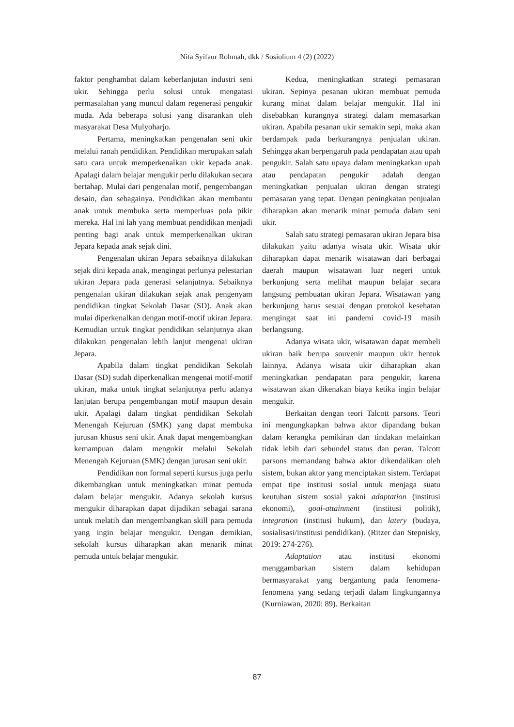Nita Syifaur Rohmah, dkk / Sosiolium 4 (2) (2022)
faktor penghambat dalam keberlanjutan industri seni ukir. Sehingga perlu solusi untuk mengatasi permasalahan yang muncul dalam regenerasi pengukir muda. Ada beberapa solusi yang disarankan oleh masyarakat Desa Mulyoharjo.
Pertama, meningkatkan pengenalan seni ukir melalui ranah pendidikan. Pendidikan merupakan salah satu cara untuk memperkenalkan ukir kepada anak. Apalagi dalam belajar mengukir perlu dilakukan secara bertahap. Mulai dari pengenalan motif, pengembangan desain, dan sebagainya. Pendidikan akan membantu anak untuk membuka serta memperluas pola pikir mereka. Hal ini lah yang membuat pendidikan menjadi penting bagi anak untuk memperkenalkan ukiran Jepara kepada anak sejak dini.
Pengenalan ukiran Jepara sebaiknya dilakukan sejak dini kepada anak, mengingat perlunya pelestarian ukiran Jepara pada generasi selanjutnya. Sebaiknya pengenalan ukiran dilakukan sejak anak pengenyam pendidikan tingkat Sekolah Dasar (SD). Anak akan mulai diperkenalkan dengan motif-motif ukiran Jepara. Kemudian untuk tingkat pendidikan selanjutnya akan dilakukan pengenalan lebih lanjut mengenai ukiran Jepara.
Apabila dalam tingkat pendidikan Sekolah Dasar (SD) sudah diperkenalkan mengenai motif-motif ukiran, maka untuk tingkat selanjutnya perlu adanya lanjutan berupa pengembangan motif maupun desain ukir. Apalagi dalam tingkat pendidikan Sekolah Menengah Kejuruan (SMK) yang dapat membuka jurusan khusus seni ukir. Anak dapat mengembangkan kemampuan dalam mengukir melalui Sekolah Menengah Kejuruan (SMK) dengan jurusan seni ukir.
Pendidikan non formal seperti kursus juga perlu dikembangkan untuk meningkatkan minat pemuda dalam belajar mengukir. Adanya sekolah kursus mengukir diharapkan dapat dijadikan sebagai sarana untuk melatih dan mengembangkan skill para pemuda yang ingin belajar mengukir. Dengan demikian, sekolah kursus diharapkan akan menarik minat pemuda untuk belajar mengukir.
Kedua, meningkatkan strategi pemasaran ukiran. Sepinya pesanan ukiran membuat pemuda kurang minat dalam belajar mengukir. Hal ini disebabkan kurangnya strategi dalam memasarkan ukiran. Apabila pesanan ukir semakin sepi, maka akan berdampak pada berkurangnya penjualan ukiran. Sehingga akan berpengaruh pada pendapatan atau upah pengukir. Salah satu upaya dalam meningkatkan upah atau pendapatan pengukir adalah dengan meningkatkan penjualan ukiran dengan strategi pemasaran yang tepat. Dengan peningkatan penjualan diharapkan akan menarik minat pemuda dalam seni ukir.
Salah satu strategi pemasaran ukiran Jepara bisa dilakukan yaitu adanya wisata ukir. Wisata ukir diharapkan dapat menarik wisatawan dari berbagai daerah maupun wisatawan luar negeri untuk berkunjung serta melihat maupun belajar secara langsung pembuatan ukiran Jepara. Wisatawan yang berkunjung harus sesuai dengan protokol kesehatan mengingat saat ini pandemi covid-19 masih berlangsung.
Adanya wisata ukir, wisatawan dapat membeli ukiran baik berupa souvenir maupun ukir bentuk lainnya. Adanya wisata ukir diharapkan akan meningkatkan pendapatan para pengukir, karena wisatawan akan dikenakan biaya ketika ingin belajar mengukir.
Berkaitan dengan teori Talcott parsons. Teori ini mengungkapkan bahwa aktor dipandang bukan dalam kerangka pemikiran dan tindakan melainkan tidak lebih dari sebundel status dan peran. Talcott parsons memandang bahwa aktor dikendalikan oleh sistem, bukan aktor yang menciptakan sistem. Terdapat empat tipe institusi sosial untuk menjaga suatu keutuhan sistem sosial yakni adaptation (institusi ekonomi), goal-attainment (institusi politik), integration (institusi hukum), dan latery (budaya, sosialisasi/institusi pendidikan). (Ritzer dan Stepnisky, 2019: 274-276).
Adaptation atau institusi ekonomi menggambarkan sistem dalam kehidupan bermasyarakat yang bergantung pada fenomena-fenomena yang sedang terjadi dalam lingkungannya (Kurniawan, 2020: 89). Berkaitan
87